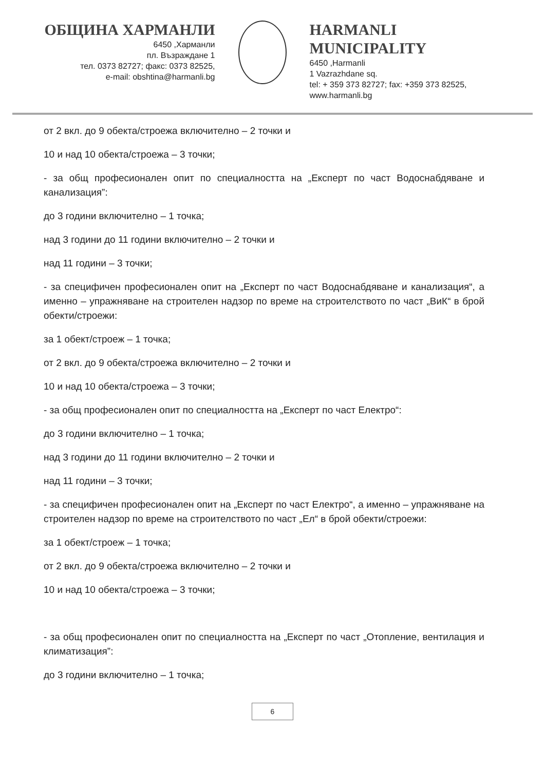ОБЩИНА ХАРМАНЛИ
6450 ,Харманли
пл. Възраждане 1
тел. 0373 82727; факс: 0373 82525,
e-mail: obshtina@harmanli.bg
HARMANLI MUNICIPALITY
6450 ,Harmanli
1 Vazrazhdane sq.
tel: + 359 373 82727; fax: +359 373 82525,
www.harmanli.bg
от 2 вкл. до 9 обекта/строежа включително – 2 точки и
10 и над 10 обекта/строежа – 3 точки;
- за общ професионален опит по специалността на „Експерт по част Водоснабдяване и канализация”:
до 3 години включително – 1 точка;
над 3 години до 11 години включително – 2 точки и
над 11 години – 3 точки;
- за специфичен професионален опит на „Експерт по част Водоснабдяване и канализация“, а именно – упражняване на строителен надзор по време на строителството по част „ВиК“ в брой обекти/строежи:
за 1 обект/строеж – 1 точка;
от 2 вкл. до 9 обекта/строежа включително – 2 точки и
10 и над 10 обекта/строежа – 3 точки;
- за общ професионален опит по специалността на „Експерт по част Електро“:
до 3 години включително – 1 точка;
над 3 години до 11 години включително – 2 точки и
над 11 години – 3 точки;
- за специфичен професионален опит на „Експерт по част Електро“, а именно – упражняване на строителен надзор по време на строителството по част „Ел“ в брой обекти/строежи:
за 1 обект/строеж – 1 точка;
от 2 вкл. до 9 обекта/строежа включително – 2 точки и
10 и над 10 обекта/строежа – 3 точки;
- за общ професионален опит по специалността на „Експерт по част „Отопление, вентилация и климатизация”:
до 3 години включително – 1 точка;
6